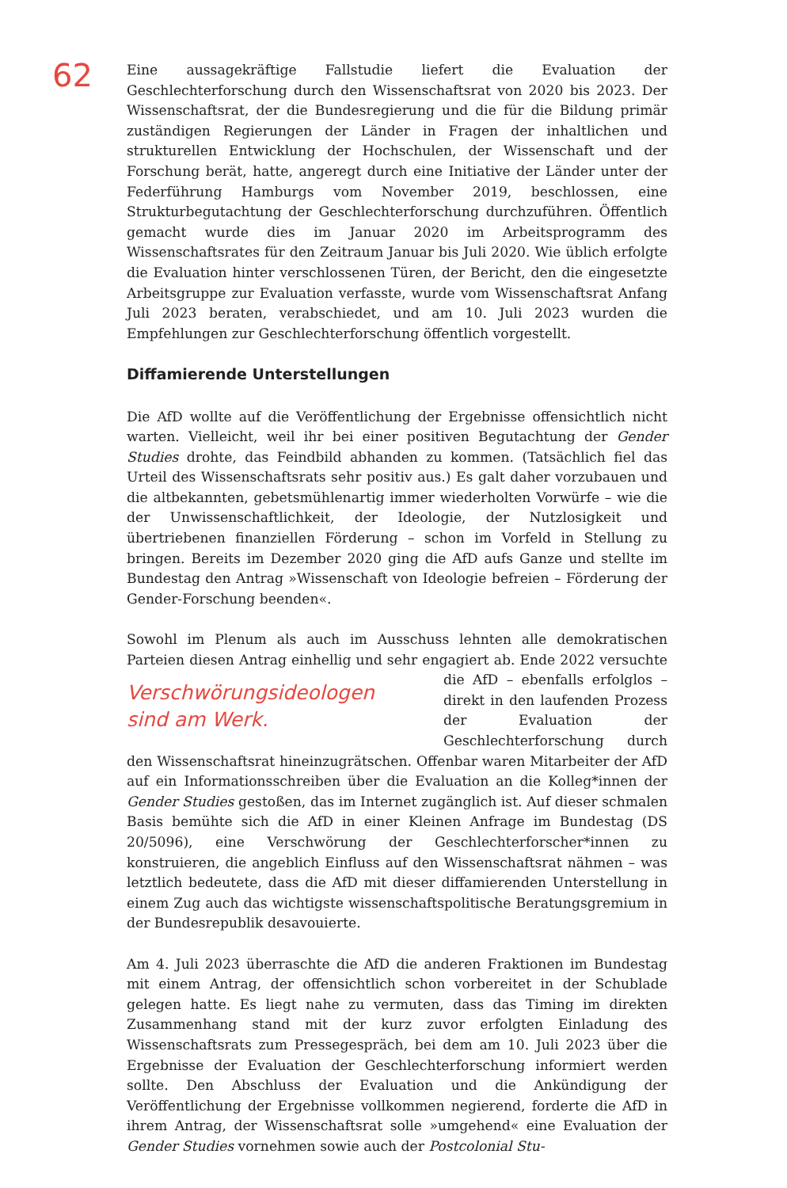62
Eine aussagekräftige Fallstudie liefert die Evaluation der Geschlechterforschung durch den Wissenschaftsrat von 2020 bis 2023. Der Wissenschaftsrat, der die Bundesregierung und die für die Bildung primär zuständigen Regierungen der Länder in Fragen der inhaltlichen und strukturellen Entwicklung der Hochschulen, der Wissenschaft und der Forschung berät, hatte, angeregt durch eine Initiative der Länder unter der Federführung Hamburgs vom November 2019, beschlossen, eine Strukturbegutachtung der Geschlechterforschung durchzuführen. Öffentlich gemacht wurde dies im Januar 2020 im Arbeitsprogramm des Wissenschaftsrates für den Zeitraum Januar bis Juli 2020. Wie üblich erfolgte die Evaluation hinter verschlossenen Türen, der Bericht, den die eingesetzte Arbeitsgruppe zur Evaluation verfasste, wurde vom Wissenschaftsrat Anfang Juli 2023 beraten, verabschiedet, und am 10. Juli 2023 wurden die Empfehlungen zur Geschlechterforschung öffentlich vorgestellt.
Diffamierende Unterstellungen
Die AfD wollte auf die Veröffentlichung der Ergebnisse offensichtlich nicht warten. Vielleicht, weil ihr bei einer positiven Begutachtung der Gender Studies drohte, das Feindbild abhanden zu kommen. (Tatsächlich fiel das Urteil des Wissenschaftsrats sehr positiv aus.) Es galt daher vorzubauen und die altbekannten, gebetsmühlenartig immer wiederholten Vorwürfe – wie die der Unwissenschaftlichkeit, der Ideologie, der Nutzlosigkeit und übertriebenen finanziellen Förderung – schon im Vorfeld in Stellung zu bringen. Bereits im Dezember 2020 ging die AfD aufs Ganze und stellte im Bundestag den Antrag »Wissenschaft von Ideologie befreien – Förderung der Gender-Forschung beenden«.
Sowohl im Plenum als auch im Ausschuss lehnten alle demokratischen Parteien diesen Antrag einhellig und sehr engagiert ab. Ende 2022 versuchte die AfD – Verschwörungsideologen sind am Werk. ebenfalls erfolglos – direkt in den laufenden Prozess der Evaluation der Geschlechterforschung durch den Wissenschaftsrat hineinzugrätschen. Offenbar waren Mitarbeiter der AfD auf ein Informationsschreiben über die Evaluation an die Kolleg*innen der Gender Studies gestoßen, das im Internet zugänglich ist. Auf dieser schmalen Basis bemühte sich die AfD in einer Kleinen Anfrage im Bundestag (DS 20/5096), eine Verschwörung der Geschlechterforscher*innen zu konstruieren, die angeblich Einfluss auf den Wissenschaftsrat nähmen – was letztlich bedeutete, dass die AfD mit dieser diffamierenden Unterstellung in einem Zug auch das wichtigste wissenschaftspolitische Beratungsgremium in der Bundesrepublik desavouierte.
Am 4. Juli 2023 überraschte die AfD die anderen Fraktionen im Bundestag mit einem Antrag, der offensichtlich schon vorbereitet in der Schublade gelegen hatte. Es liegt nahe zu vermuten, dass das Timing im direkten Zusammenhang stand mit der kurz zuvor erfolgten Einladung des Wissenschaftsrats zum Pressegespräch, bei dem am 10. Juli 2023 über die Ergebnisse der Evaluation der Geschlechterforschung informiert werden sollte. Den Abschluss der Evaluation und die Ankündigung der Veröffentlichung der Ergebnisse vollkommen negierend, forderte die AfD in ihrem Antrag, der Wissenschaftsrat solle »umgehend« eine Evaluation der Gender Studies vornehmen sowie auch der Postcolonial Stu-